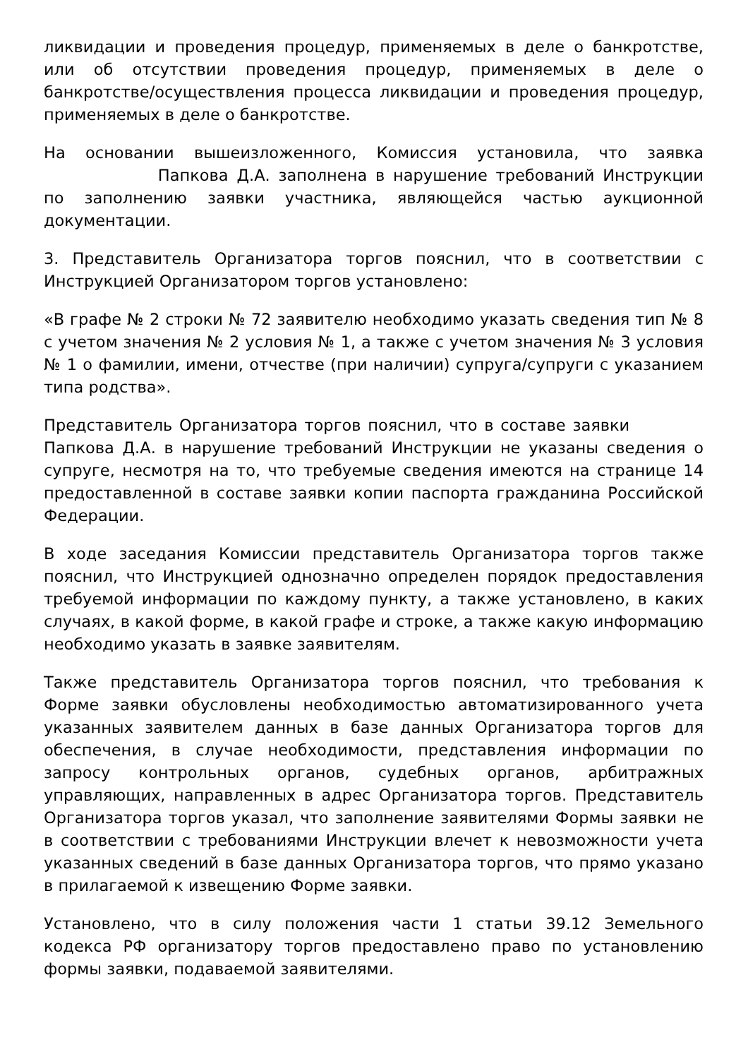ликвидации и проведения процедур, применяемых в деле о банкротстве, или об отсутствии проведения процедур, применяемых в деле о банкротстве/осуществления процесса ликвидации и проведения процедур, применяемых в деле о банкротстве.
На основании вышеизложенного, Комиссия установила, что заявка Папкова Д.А. заполнена в нарушение требований Инструкции по заполнению заявки участника, являющейся частью аукционной документации.
3. Представитель Организатора торгов пояснил, что в соответствии с Инструкцией Организатором торгов установлено:
«В графе № 2 строки № 72 заявителю необходимо указать сведения тип № 8 с учетом значения № 2 условия № 1, а также с учетом значения № 3 условия № 1 о фамилии, имени, отчестве (при наличии) супруга/супруги с указанием типа родства».
Представитель Организатора торгов пояснил, что в составе заявки Папкова Д.А. в нарушение требований Инструкции не указаны сведения о супруге, несмотря на то, что требуемые сведения имеются на странице 14 предоставленной в составе заявки копии паспорта гражданина Российской Федерации.
В ходе заседания Комиссии представитель Организатора торгов также пояснил, что Инструкцией однозначно определен порядок предоставления требуемой информации по каждому пункту, а также установлено, в каких случаях, в какой форме, в какой графе и строке, а также какую информацию необходимо указать в заявке заявителям.
Также представитель Организатора торгов пояснил, что требования к Форме заявки обусловлены необходимостью автоматизированного учета указанных заявителем данных в базе данных Организатора торгов для обеспечения, в случае необходимости, представления информации по запросу контрольных органов, судебных органов, арбитражных управляющих, направленных в адрес Организатора торгов. Представитель Организатора торгов указал, что заполнение заявителями Формы заявки не в соответствии с требованиями Инструкции влечет к невозможности учета указанных сведений в базе данных Организатора торгов, что прямо указано в прилагаемой к извещению Форме заявки.
Установлено, что в силу положения части 1 статьи 39.12 Земельного кодекса РФ организатору торгов предоставлено право по установлению формы заявки, подаваемой заявителями.